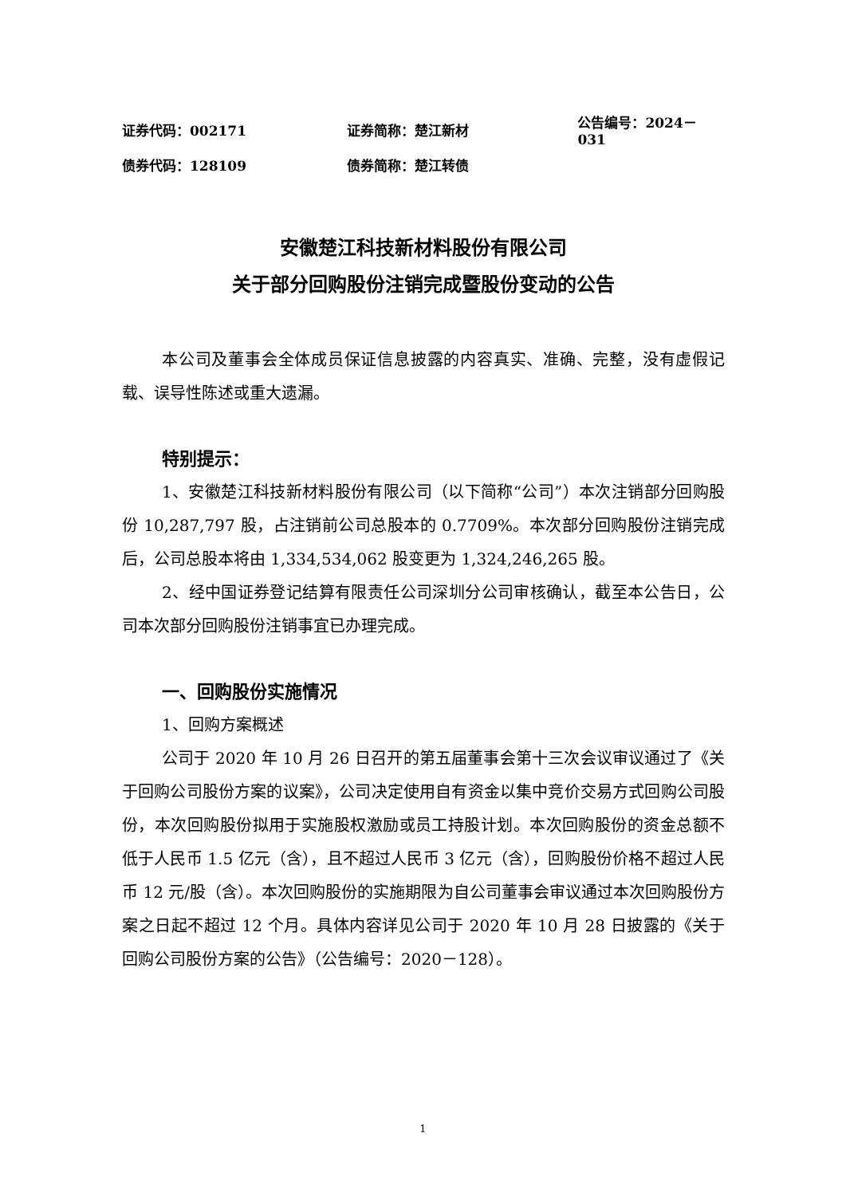证券代码：002171 证券简称：楚江新材 公告编号：2024－031
债券代码：128109 债券简称：楚江转债
安徽楚江科技新材料股份有限公司
关于部分回购股份注销完成暨股份变动的公告
本公司及董事会全体成员保证信息披露的内容真实、准确、完整，没有虚假记载、误导性陈述或重大遗漏。
特别提示：
1、安徽楚江科技新材料股份有限公司（以下简称“公司”）本次注销部分回购股份 10,287,797 股，占注销前公司总股本的 0.7709%。本次部分回购股份注销完成后，公司总股本将由 1,334,534,062 股变更为 1,324,246,265 股。
2、经中国证券登记结算有限责任公司深圳分公司审核确认，截至本公告日，公司本次部分回购股份注销事宜已办理完成。
一、回购股份实施情况
1、回购方案概述
公司于 2020 年 10 月 26 日召开的第五届董事会第十三次会议审议通过了《关于回购公司股份方案的议案》，公司决定使用自有资金以集中竞价交易方式回购公司股份，本次回购股份拟用于实施股权激励或员工持股计划。本次回购股份的资金总额不低于人民币 1.5 亿元（含），且不超过人民币 3 亿元（含），回购股份价格不超过人民币 12 元/股（含）。本次回购股份的实施期限为自公司董事会审议通过本次回购股份方案之日起不超过 12 个月。具体内容详见公司于 2020 年 10 月 28 日披露的《关于回购公司股份方案的公告》（公告编号：2020－128）。
1